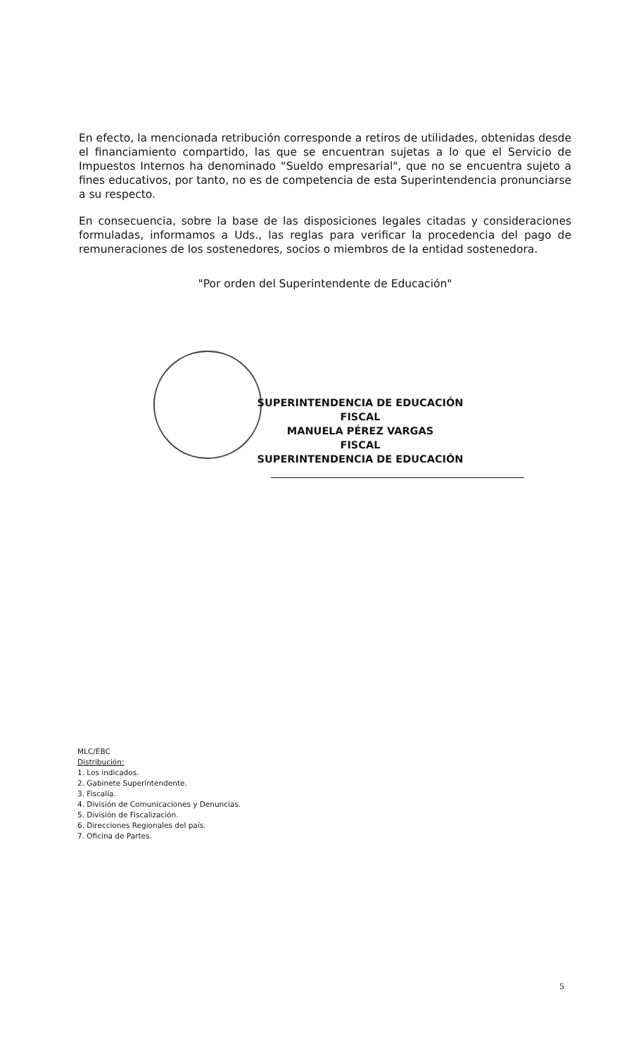En efecto, la mencionada retribución corresponde a retiros de utilidades, obtenidas desde el financiamiento compartido, las que se encuentran sujetas a lo que el Servicio de Impuestos Internos ha denominado “Sueldo empresarial", que no se encuentra sujeto a fines educativos, por tanto, no es de competencia de esta Superintendencia pronunciarse a su respecto.
En consecuencia, sobre la base de las disposiciones legales citadas y consideraciones formuladas, informamos a Uds., las reglas para verificar la procedencia del pago de remuneraciones de los sostenedores, socios o miembros de la entidad sostenedora.
"Por orden del Superintendente de Educación"
SUPERINTENDENCIA DE EDUCACIÓN FISCAL
MANUELA PÉREZ VARGAS
FISCAL
SUPERINTENDENCIA DE EDUCACIÓN
MLC/EBC
Distribución:
1. Los indicados.
2. Gabinete Superintendente.
3. Fiscalía.
4. División de Comunicaciones y Denuncias.
5. División de Fiscalización.
6. Direcciones Regionales del país.
7. Oficina de Partes.
5